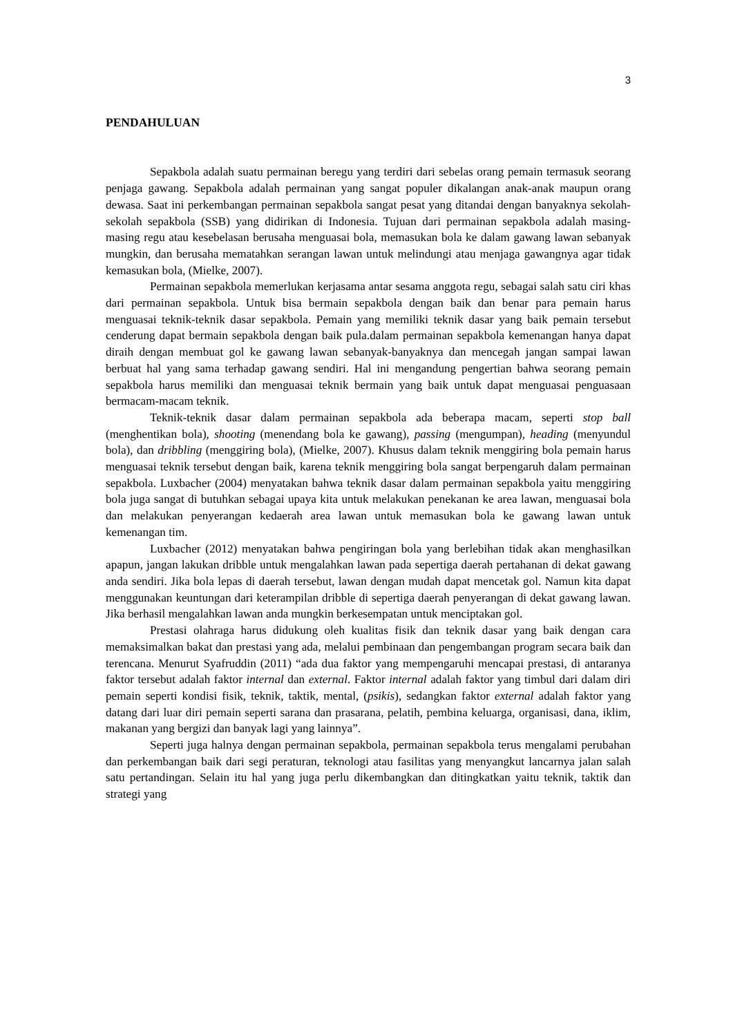3
PENDAHULUAN
Sepakbola adalah suatu permainan beregu yang terdiri dari sebelas orang pemain termasuk seorang penjaga gawang. Sepakbola adalah permainan yang sangat populer dikalangan anak-anak maupun orang dewasa. Saat ini perkembangan permainan sepakbola sangat pesat yang ditandai dengan banyaknya sekolah-sekolah sepakbola (SSB) yang didirikan di Indonesia. Tujuan dari permainan sepakbola adalah masing-masing regu atau kesebelasan berusaha menguasai bola, memasukan bola ke dalam gawang lawan sebanyak mungkin, dan berusaha mematahkan serangan lawan untuk melindungi atau menjaga gawangnya agar tidak kemasukan bola, (Mielke, 2007).
Permainan sepakbola memerlukan kerjasama antar sesama anggota regu, sebagai salah satu ciri khas dari permainan sepakbola. Untuk bisa bermain sepakbola dengan baik dan benar para pemain harus menguasai teknik-teknik dasar sepakbola. Pemain yang memiliki teknik dasar yang baik pemain tersebut cenderung dapat bermain sepakbola dengan baik pula.dalam permainan sepakbola kemenangan hanya dapat diraih dengan membuat gol ke gawang lawan sebanyak-banyaknya dan mencegah jangan sampai lawan berbuat hal yang sama terhadap gawang sendiri. Hal ini mengandung pengertian bahwa seorang pemain sepakbola harus memiliki dan menguasai teknik bermain yang baik untuk dapat menguasai penguasaan bermacam-macam teknik.
Teknik-teknik dasar dalam permainan sepakbola ada beberapa macam, seperti stop ball (menghentikan bola), shooting (menendang bola ke gawang), passing (mengumpan), heading (menyundul bola), dan dribbling (menggiring bola), (Mielke, 2007). Khusus dalam teknik menggiring bola pemain harus menguasai teknik tersebut dengan baik, karena teknik menggiring bola sangat berpengaruh dalam permainan sepakbola. Luxbacher (2004) menyatakan bahwa teknik dasar dalam permainan sepakbola yaitu menggiring bola juga sangat di butuhkan sebagai upaya kita untuk melakukan penekanan ke area lawan, menguasai bola dan melakukan penyerangan kedaerah area lawan untuk memasukan bola ke gawang lawan untuk kemenangan tim.
Luxbacher (2012) menyatakan bahwa pengiringan bola yang berlebihan tidak akan menghasilkan apapun, jangan lakukan dribble untuk mengalahkan lawan pada sepertiga daerah pertahanan di dekat gawang anda sendiri. Jika bola lepas di daerah tersebut, lawan dengan mudah dapat mencetak gol. Namun kita dapat menggunakan keuntungan dari keterampilan dribble di sepertiga daerah penyerangan di dekat gawang lawan. Jika berhasil mengalahkan lawan anda mungkin berkesempatan untuk menciptakan gol.
Prestasi olahraga harus didukung oleh kualitas fisik dan teknik dasar yang baik dengan cara memaksimalkan bakat dan prestasi yang ada, melalui pembinaan dan pengembangan program secara baik dan terencana. Menurut Syafruddin (2011) “ada dua faktor yang mempengaruhi mencapai prestasi, di antaranya faktor tersebut adalah faktor internal dan external. Faktor internal adalah faktor yang timbul dari dalam diri pemain seperti kondisi fisik, teknik, taktik, mental, (psikis), sedangkan faktor external adalah faktor yang datang dari luar diri pemain seperti sarana dan prasarana, pelatih, pembina keluarga, organisasi, dana, iklim, makanan yang bergizi dan banyak lagi yang lainnya”.
Seperti juga halnya dengan permainan sepakbola, permainan sepakbola terus mengalami perubahan dan perkembangan baik dari segi peraturan, teknologi atau fasilitas yang menyangkut lancarnya jalan salah satu pertandingan. Selain itu hal yang juga perlu dikembangkan dan ditingkatkan yaitu teknik, taktik dan strategi yang